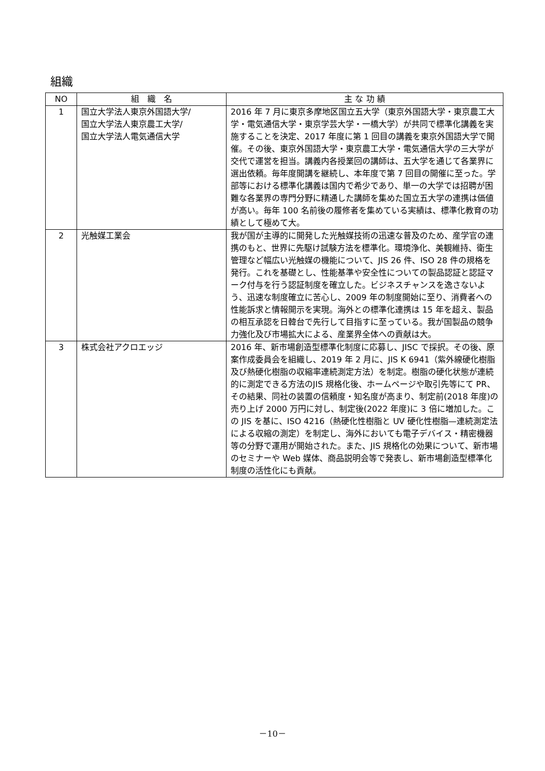組織
| NO | 組 織 名 | 主 な 功 績 |
| --- | --- | --- |
| 1 | 国立大学法人東京外国語大学/ 国立大学法人東京農工大学/ 国立大学法人電気通信大学 | 2016 年 7 月に東京多摩地区国立五大学（東京外国語大学・東京農工大学・電気通信大学・東京学芸大学・一橋大学）が共同で標準化講義を実施することを決定、2017 年度に第 1 回目の講義を東京外国語大学で開催。その後、東京外国語大学・東京農工大学・電気通信大学の三大学が交代で運営を担当。講義内各授業回の講師は、五大学を通じて各業界に選出依頼。毎年度開講を継続し、本年度で第 7 回目の開催に至った。学部等における標準化講義は国内で希少であり、単一の大学では招聘が困難な各業界の専門分野に精通した講師を集めた国立五大学の連携は価値が高い。毎年 100 名前後の履修者を集めている実績は、標準化教育の功績として極めて大。 |
| 2 | 光触媒工業会 | 我が国が主導的に開発した光触媒技術の迅速な普及のため、産学官の連携のもと、世界に先駆け試験方法を標準化。環境浄化、美観維持、衛生管理など幅広い光触媒の機能について、JIS 26 件、ISO 28 件の規格を発行。これを基礎とし、性能基準や安全性についての製品認証と認証マーク付与を行う認証制度を確立した。ビジネスチャンスを逸さないよう、迅速な制度確立に苦心し、2009 年の制度開始に至り、消費者への性能訴求と情報開示を実現。海外との標準化連携は 15 年を超え、製品の相互承認を日韓台で先行して目指すに至っている。我が国製品の競争力強化及び市場拡大による、産業界全体への貢献は大。 |
| 3 | 株式会社アクロエッジ | 2016 年、新市場創造型標準化制度に応募し、JISC で採択。その後、原案作成委員会を組織し、2019 年 2 月に、JIS K 6941（紫外線硬化樹脂及び熱硬化樹脂の収縮率連続測定方法）を制定。樹脂の硬化状態が連続的に測定できる方法のJIS 規格化後、ホームページや取引先等にて PR、その結果、同社の装置の信頼度・知名度が高まり、制定前(2018 年度)の売り上げ 2000 万円に対し、制定後(2022 年度)に 3 倍に増加した。この JIS を基に、ISO 4216（熱硬化性樹脂と UV 硬化性樹脂—連続測定法による収縮の測定）を制定し、海外においても電子デバイス・精密機器等の分野で運用が開始された。また、JIS 規格化の効果について、新市場のセミナーや Web 媒体、商品説明会等で発表し、新市場創造型標準化制度の活性化にも貢献。 |
－10－